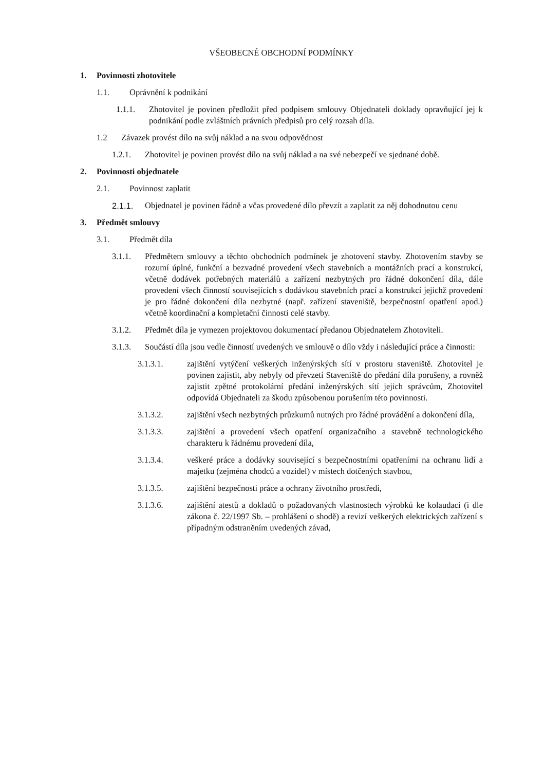VŠEOBECNÉ OBCHODNÍ PODMÍNKY
1. Povinnosti zhotovitele
1.1. Oprávnění k podnikání
1.1.1. Zhotovitel je povinen předložit před podpisem smlouvy Objednateli doklady opravňující jej k podnikání podle zvláštních právních předpisů pro celý rozsah díla.
1.2 Závazek provést dílo na svůj náklad a na svou odpovědnost
1.2.1. Zhotovitel je povinen provést dílo na svůj náklad a na své nebezpečí ve sjednané době.
2. Povinnosti objednatele
2.1. Povinnost zaplatit
2.1.1. Objednatel je povinen řádně a včas provedené dílo převzít a zaplatit za něj dohodnutou cenu
3. Předmět smlouvy
3.1. Předmět díla
3.1.1. Předmětem smlouvy a těchto obchodních podmínek je zhotovení stavby. Zhotovením stavby se rozumí úplné, funkční a bezvadné provedení všech stavebních a montážních prací a konstrukcí, včetně dodávek potřebných materiálů a zařízení nezbytných pro řádné dokončení díla, dále provedení všech činností souvisejících s dodávkou stavebních prací a konstrukcí jejichž provedení je pro řádné dokončení díla nezbytné (např. zařízení staveniště, bezpečnostní opatření apod.) včetně koordinační a kompletační činnosti celé stavby.
3.1.2. Předmět díla je vymezen projektovou dokumentací předanou Objednatelem Zhotoviteli.
3.1.3. Součástí díla jsou vedle činností uvedených ve smlouvě o dílo vždy i následující práce a činnosti:
3.1.3.1. zajištění vytýčení veškerých inženýrských sítí v prostoru staveniště. Zhotovitel je povinen zajistit, aby nebyly od převzetí Staveniště do předání díla porušeny, a rovněž zajistit zpětné protokolární předání inženýrských sítí jejich správcům, Zhotovitel odpovídá Objednateli za škodu způsobenou porušením této povinnosti.
3.1.3.2. zajištění všech nezbytných průzkumů nutných pro řádné provádění a dokončení díla,
3.1.3.3. zajištění a provedení všech opatření organizačního a stavebně technologického charakteru k řádnému provedení díla,
3.1.3.4. veškeré práce a dodávky související s bezpečnostními opatřeními na ochranu lidí a majetku (zejména chodců a vozidel) v místech dotčených stavbou,
3.1.3.5. zajištění bezpečnosti práce a ochrany životního prostředí,
3.1.3.6. zajištění atestů a dokladů o požadovaných vlastnostech výrobků ke kolaudaci (i dle zákona č. 22/1997 Sb. – prohlášení o shodě) a revizí veškerých elektrických zařízení s případným odstraněním uvedených závad,